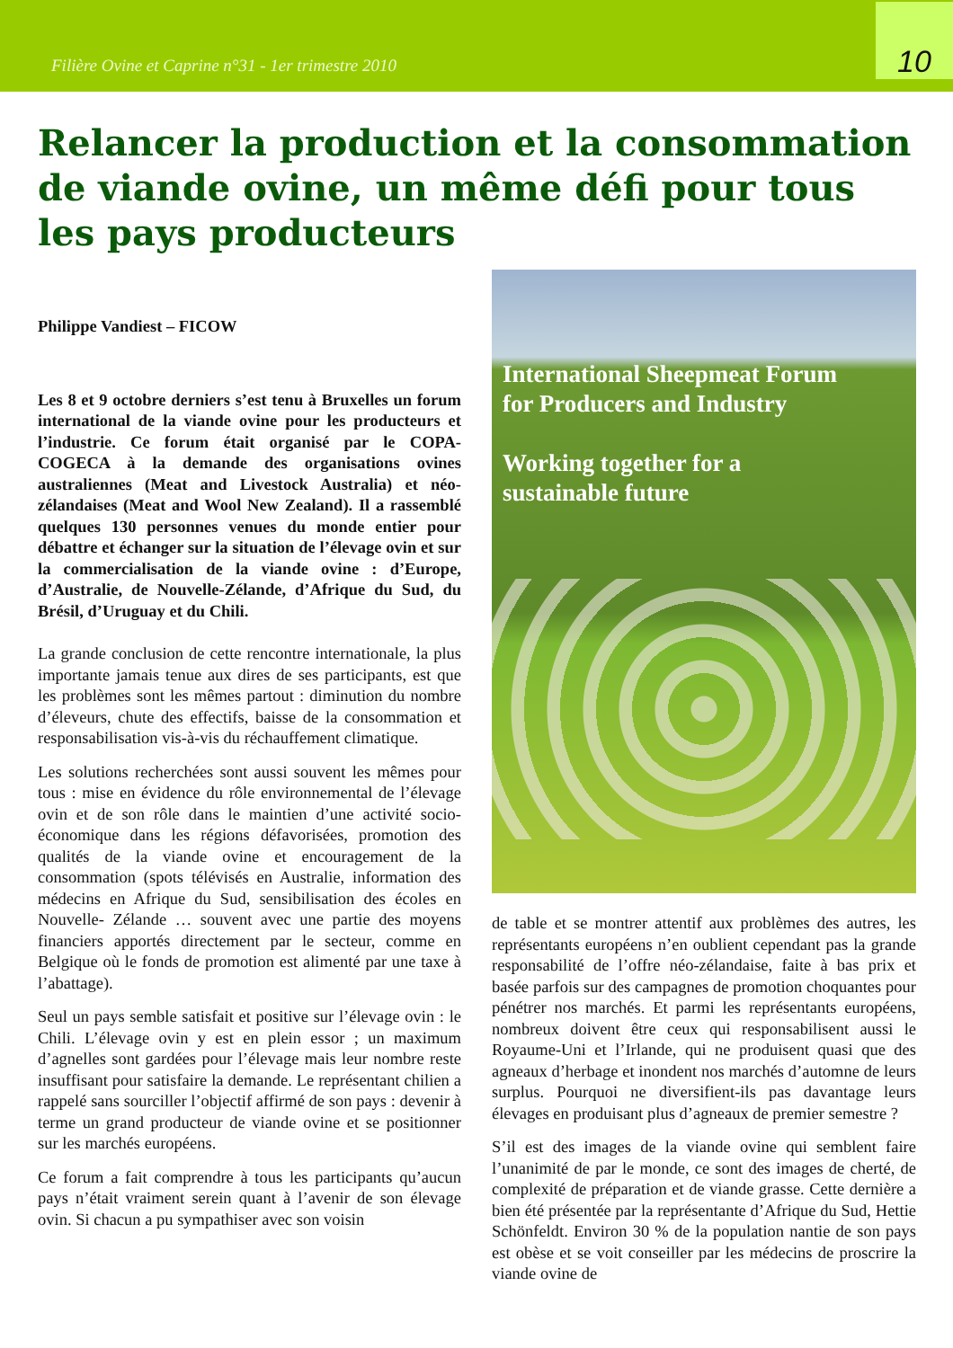Filière Ovine et Caprine n°31 - 1er trimestre 2010
10
Relancer la production et la consommation de viande ovine, un même défi pour tous les pays producteurs
Philippe Vandiest – FICOW
Les 8 et 9 octobre derniers s’est tenu à Bruxelles un forum international de la viande ovine pour les producteurs et l’industrie. Ce forum était organisé par le COPA-COGECA à la demande des organisations ovines australiennes (Meat and Livestock Australia) et néo-zélandaises (Meat and Wool New Zealand). Il a rassemblé quelques 130 personnes venues du monde entier pour débattre et échanger sur la situation de l’élevage ovin et sur la commercialisation de la viande ovine : d’Europe, d’Australie, de Nouvelle-Zélande, d’Afrique du Sud, du Brésil, d’Uruguay et du Chili.
La grande conclusion de cette rencontre internationale, la plus importante jamais tenue aux dires de ses participants, est que les problèmes sont les mêmes partout : diminution du nombre d’éleveurs, chute des effectifs, baisse de la consommation et responsabilisation vis-à-vis du réchauffement climatique.
Les solutions recherchées sont aussi souvent les mêmes pour tous : mise en évidence du rôle environnemental de l’élevage ovin et de son rôle dans le maintien d’une activité socio-économique dans les régions défavorisées, promotion des qualités de la viande ovine et encouragement de la consommation (spots télévisés en Australie, information des médecins en Afrique du Sud, sensibilisation des écoles en Nouvelle- Zélande … souvent avec une partie des moyens financiers apportés directement par le secteur, comme en Belgique où le fonds de promotion est alimenté par une taxe à l’abattage).
Seul un pays semble satisfait et positive sur l’élevage ovin : le Chili. L’élevage ovin y est en plein essor ; un maximum d’agnelles sont gardées pour l’élevage mais leur nombre reste insuffisant pour satisfaire la demande. Le représentant chilien a rappelé sans sourciller l’objectif affirmé de son pays : devenir à terme un grand producteur de viande ovine et se positionner sur les marchés européens.
Ce forum a fait comprendre à tous les participants qu’aucun pays n’était vraiment serein quant à l’avenir de son élevage ovin. Si chacun a pu sympathiser avec son voisin
International Sheepmeat Forum
for Producers and Industry
Working together for a
sustainable future
de table et se montrer attentif aux problèmes des autres, les représentants européens n’en oublient cependant pas la grande responsabilité de l’offre néo-zélandaise, faite à bas prix et basée parfois sur des campagnes de promotion choquantes pour pénétrer nos marchés. Et parmi les représentants européens, nombreux doivent être ceux qui responsabilisent aussi le Royaume-Uni et l’Irlande, qui ne produisent quasi que des agneaux d’herbage et inondent nos marchés d’automne de leurs surplus. Pourquoi ne diversifient-ils pas davantage leurs élevages en produisant plus d’agneaux de premier semestre ?
S’il est des images de la viande ovine qui semblent faire l’unanimité de par le monde, ce sont des images de cherté, de complexité de préparation et de viande grasse. Cette dernière a bien été présentée par la représentante d’Afrique du Sud, Hettie Schönfeldt. Environ 30 % de la population nantie de son pays est obèse et se voit conseiller par les médecins de proscrire la viande ovine de